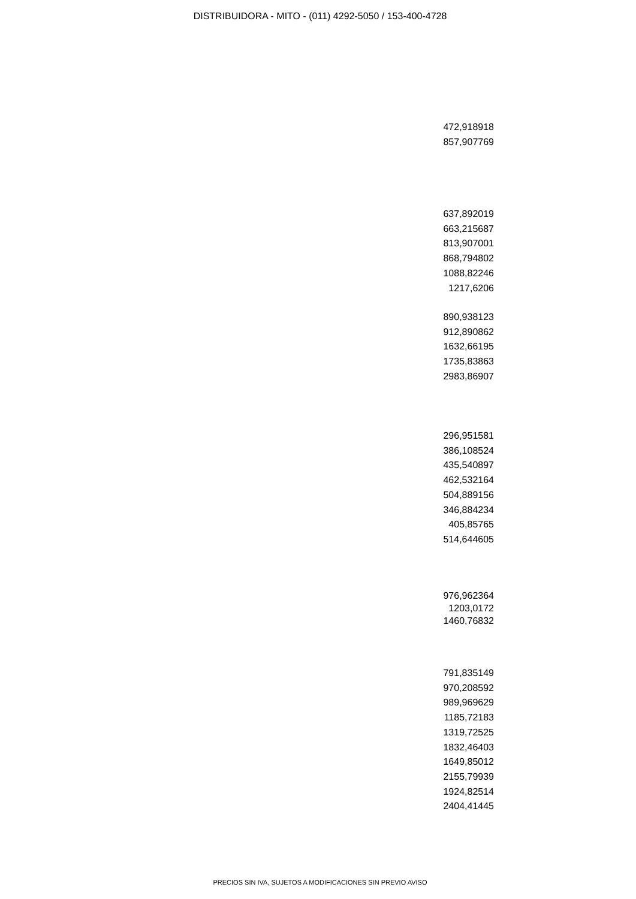DISTRIBUIDORA - MITO - (011) 4292-5050 / 153-400-4728
472,918918
857,907769
637,892019
663,215687
813,907001
868,794802
1088,82246
1217,6206
890,938123
912,890862
1632,66195
1735,83863
2983,86907
296,951581
386,108524
435,540897
462,532164
504,889156
346,884234
405,85765
514,644605
976,962364
1203,0172
1460,76832
791,835149
970,208592
989,969629
1185,72183
1319,72525
1832,46403
1649,85012
2155,79939
1924,82514
2404,41445
PRECIOS SIN IVA, SUJETOS A MODIFICACIONES SIN PREVIO AVISO